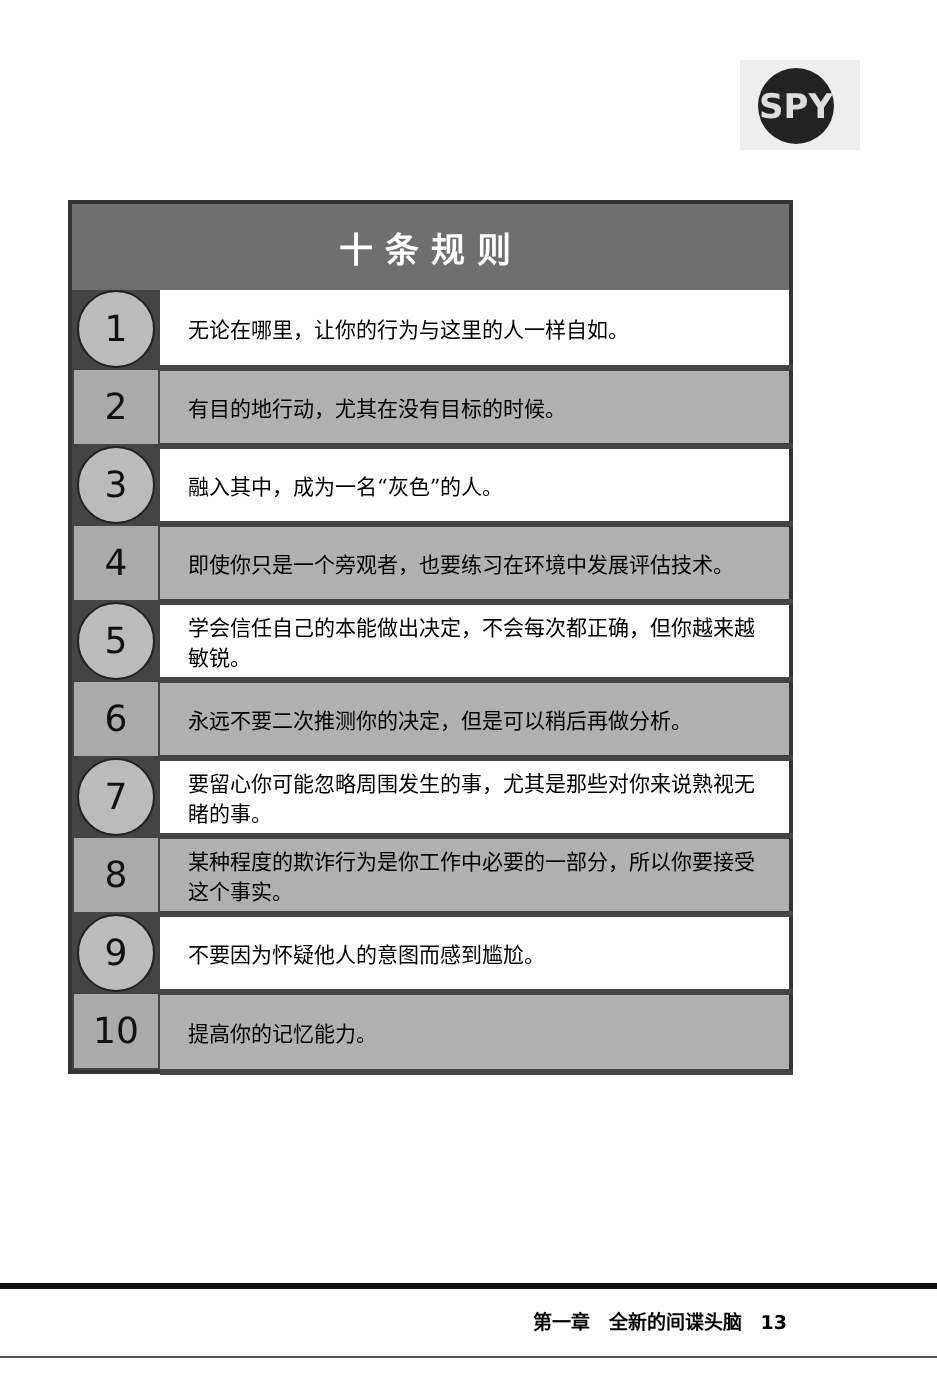SPY
| 十条规则 | |
| --- | --- |
| 1 | 无论在哪里，让你的行为与这里的人一样自如。 |
| 2 | 有目的地行动，尤其在没有目标的时候。 |
| 3 | 融入其中，成为一名“灰色”的人。 |
| 4 | 即使你只是一个旁观者，也要练习在环境中发展评估技术。 |
| 5 | 学会信任自己的本能做出决定，不会每次都正确，但你越来越敏锐。 |
| 6 | 永远不要二次推测你的决定，但是可以稍后再做分析。 |
| 7 | 要留心你可能忽略周围发生的事，尤其是那些对你来说熟视无睹的事。 |
| 8 | 某种程度的欺诈行为是你工作中必要的一部分，所以你要接受这个事实。 |
| 9 | 不要因为怀疑他人的意图而感到尴尬。 |
| 10 | 提高你的记忆能力。 |
第一章　全新的间谍头脑　13